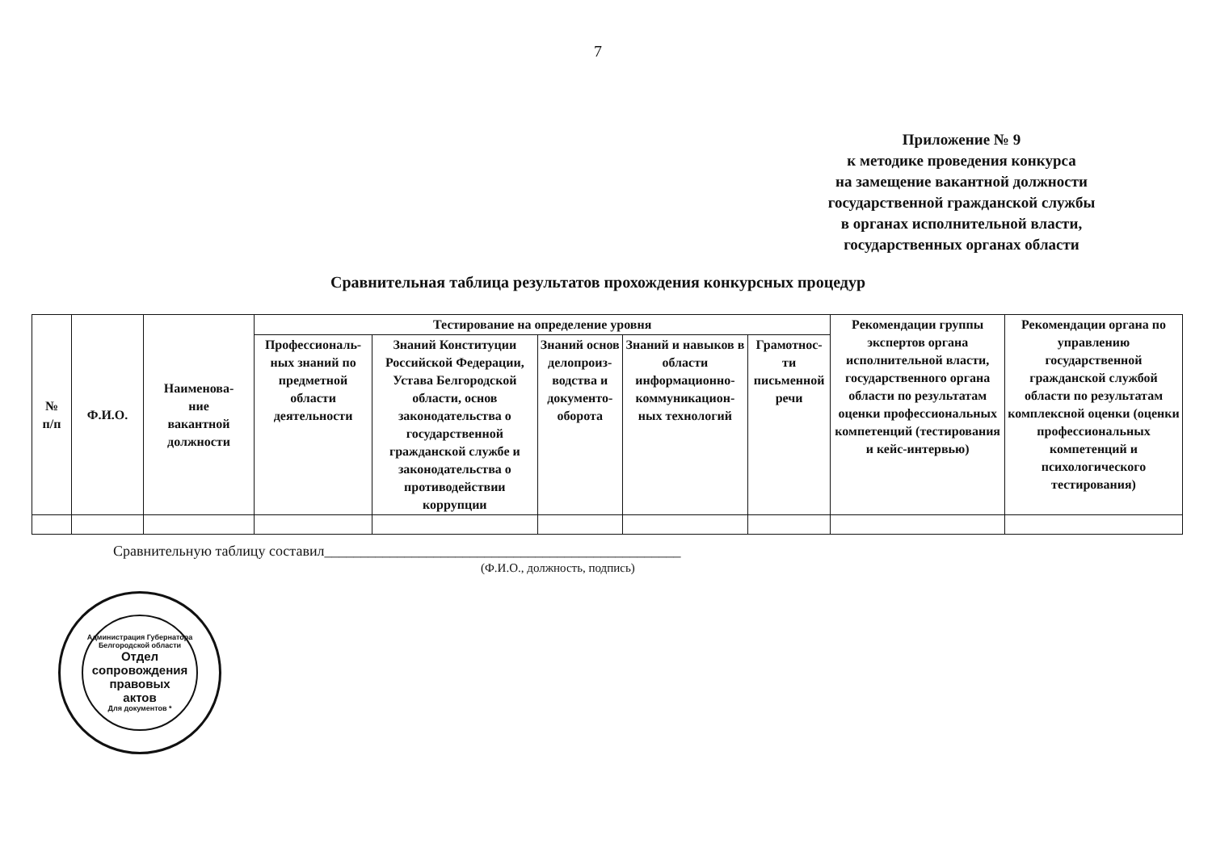7
Приложение № 9
к методике проведения конкурса
на замещение вакантной должности
государственной гражданской службы
в органах исполнительной власти,
государственных органах области
Сравнительная таблица результатов прохождения конкурсных процедур
| № п/п | Ф.И.О. | Наименова- ние вакантной должности | Тестирование на определение уровня | | | | | Рекомендации группы экспертов органа исполнительной власти, государственного органа области по результатам оценки профессиональных компетенций (тестирования и кейс-интервью) | Рекомендации органа по управлению государственной гражданской службой области по результатам комплексной оценки (оценки профессиональных компетенций и психологического тестирования) |
| --- | --- | --- | --- | --- | --- | --- | --- | --- | --- |
| | | | Профессиональ-ных знаний по предметной области деятельности | Знаний Конституции Российской Федерации, Устава Белгородской области, основ законодательства о государственной гражданской службе и законодательства о противодействии коррупции | Знаний основ делопроиз-водства и документо-оборота | Знаний и навыков в области информационно-коммуникацион-ных технологий | Грамотнос-ти письменной речи | | |
Сравнительную таблицу составил_________________________________________________
(Ф.И.О., должность, подпись)
Администрация Губернатора Белгородской области
Отдел
сопровождения
правовых
актов
Для документов *